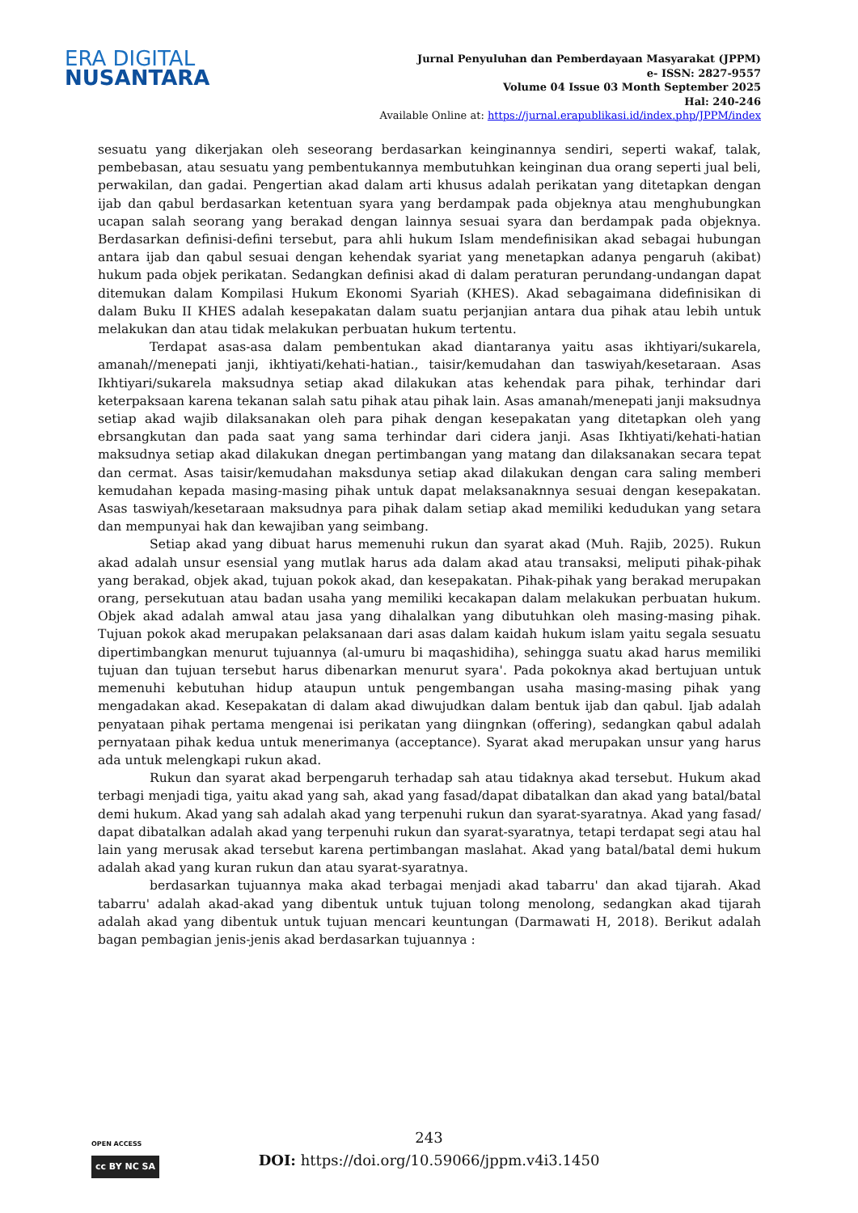ERA DIGITAL
NUSANTARA
Jurnal Penyuluhan dan Pemberdayaan Masyarakat (JPPM)
e- ISSN: 2827-9557
Volume 04 Issue 03 Month September 2025
Hal: 240-246
Available Online at: https://jurnal.erapublikasi.id/index.php/JPPM/index
sesuatu yang dikerjakan oleh seseorang berdasarkan keinginannya sendiri, seperti wakaf, talak, pembebasan, atau sesuatu yang pembentukannya membutuhkan keinginan dua orang seperti jual beli, perwakilan, dan gadai. Pengertian akad dalam arti khusus adalah perikatan yang ditetapkan dengan ijab dan qabul berdasarkan ketentuan syara yang berdampak pada objeknya atau menghubungkan ucapan salah seorang yang berakad dengan lainnya sesuai syara dan berdampak pada objeknya. Berdasarkan definisi-defini tersebut, para ahli hukum Islam mendefinisikan akad sebagai hubungan antara ijab dan qabul sesuai dengan kehendak syariat yang menetapkan adanya pengaruh (akibat) hukum pada objek perikatan. Sedangkan definisi akad di dalam peraturan perundang-undangan dapat ditemukan dalam Kompilasi Hukum Ekonomi Syariah (KHES). Akad sebagaimana didefinisikan di dalam Buku II KHES adalah kesepakatan dalam suatu perjanjian antara dua pihak atau lebih untuk melakukan dan atau tidak melakukan perbuatan hukum tertentu.
Terdapat asas-asa dalam pembentukan akad diantaranya yaitu asas ikhtiyari/sukarela, amanah//menepati janji, ikhtiyati/kehati-hatian., taisir/kemudahan dan taswiyah/kesetaraan. Asas Ikhtiyari/sukarela maksudnya setiap akad dilakukan atas kehendak para pihak, terhindar dari keterpaksaan karena tekanan salah satu pihak atau pihak lain. Asas amanah/menepati janji maksudnya setiap akad wajib dilaksanakan oleh para pihak dengan kesepakatan yang ditetapkan oleh yang ebrsangkutan dan pada saat yang sama terhindar dari cidera janji. Asas Ikhtiyati/kehati-hatian maksudnya setiap akad dilakukan dnegan pertimbangan yang matang dan dilaksanakan secara tepat dan cermat. Asas taisir/kemudahan maksdunya setiap akad dilakukan dengan cara saling memberi kemudahan kepada masing-masing pihak untuk dapat melaksanaknnya sesuai dengan kesepakatan. Asas taswiyah/kesetaraan maksudnya para pihak dalam setiap akad memiliki kedudukan yang setara dan mempunyai hak dan kewajiban yang seimbang.
Setiap akad yang dibuat harus memenuhi rukun dan syarat akad (Muh. Rajib, 2025). Rukun akad adalah unsur esensial yang mutlak harus ada dalam akad atau transaksi, meliputi pihak-pihak yang berakad, objek akad, tujuan pokok akad, dan kesepakatan. Pihak-pihak yang berakad merupakan orang, persekutuan atau badan usaha yang memiliki kecakapan dalam melakukan perbuatan hukum. Objek akad adalah amwal atau jasa yang dihalalkan yang dibutuhkan oleh masing-masing pihak. Tujuan pokok akad merupakan pelaksanaan dari asas dalam kaidah hukum islam yaitu segala sesuatu dipertimbangkan menurut tujuannya (al-umuru bi maqashidiha), sehingga suatu akad harus memiliki tujuan dan tujuan tersebut harus dibenarkan menurut syara'. Pada pokoknya akad bertujuan untuk memenuhi kebutuhan hidup ataupun untuk pengembangan usaha masing-masing pihak yang mengadakan akad. Kesepakatan di dalam akad diwujudkan dalam bentuk ijab dan qabul. Ijab adalah penyataan pihak pertama mengenai isi perikatan yang diingnkan (offering), sedangkan qabul adalah pernyataan pihak kedua untuk menerimanya (acceptance). Syarat akad merupakan unsur yang harus ada untuk melengkapi rukun akad.
Rukun dan syarat akad berpengaruh terhadap sah atau tidaknya akad tersebut. Hukum akad terbagi menjadi tiga, yaitu akad yang sah, akad yang fasad/dapat dibatalkan dan akad yang batal/batal demi hukum. Akad yang sah adalah akad yang terpenuhi rukun dan syarat-syaratnya. Akad yang fasad/ dapat dibatalkan adalah akad yang terpenuhi rukun dan syarat-syaratnya, tetapi terdapat segi atau hal lain yang merusak akad tersebut karena pertimbangan maslahat. Akad yang batal/batal demi hukum adalah akad yang kuran rukun dan atau syarat-syaratnya.
berdasarkan tujuannya maka akad terbagai menjadi akad tabarru' dan akad tijarah. Akad tabarru' adalah akad-akad yang dibentuk untuk tujuan tolong menolong, sedangkan akad tijarah adalah akad yang dibentuk untuk tujuan mencari keuntungan (Darmawati H, 2018). Berikut adalah bagan pembagian jenis-jenis akad berdasarkan tujuannya :
243
DOI: https://doi.org/10.59066/jppm.v4i3.1450
OPEN ACCESS
cc BY NC SA